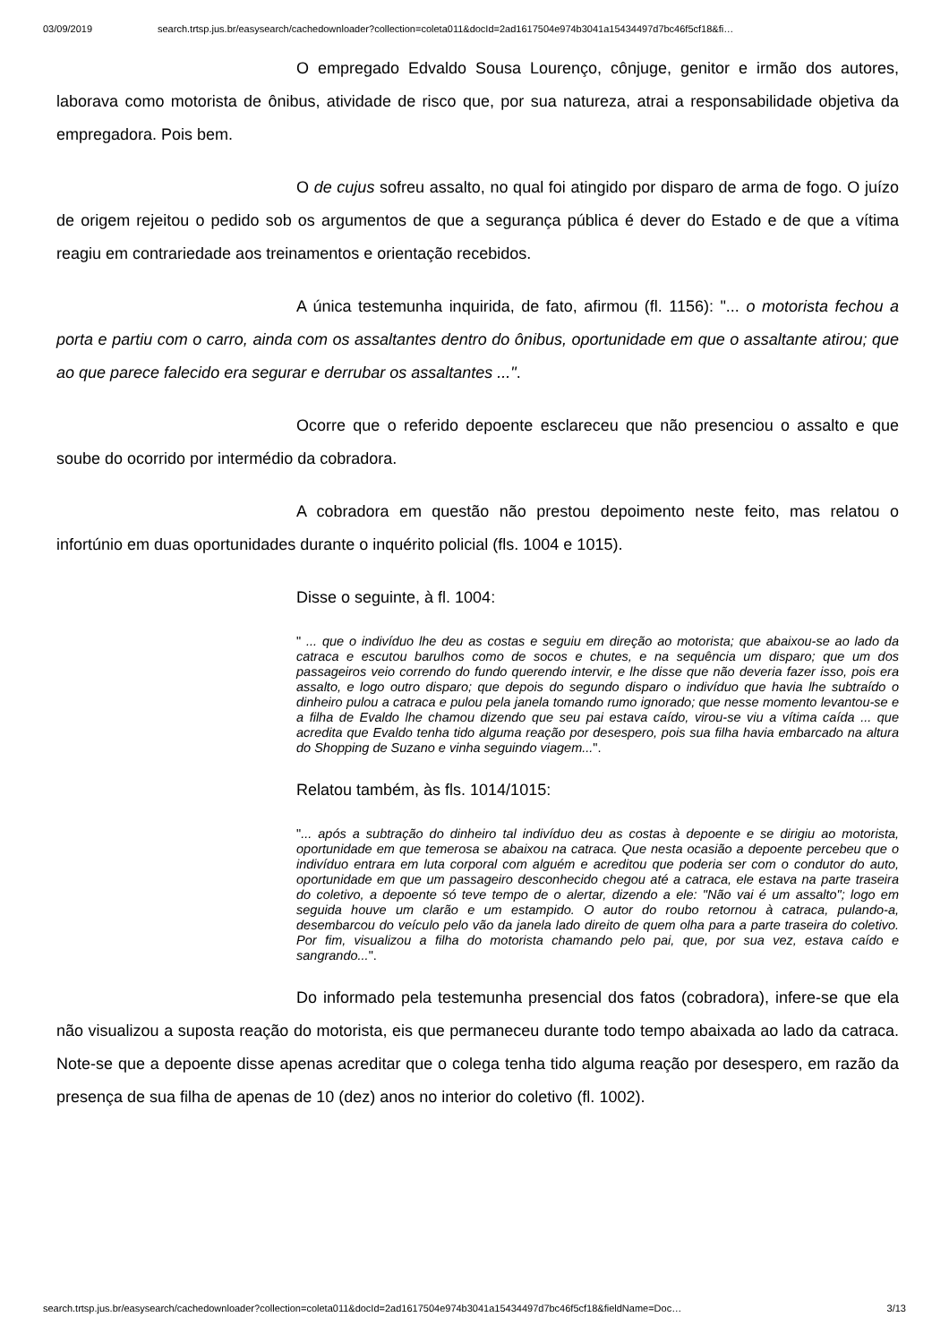03/09/2019 search.trtsp.jus.br/easysearch/cachedownloader?collection=coleta011&docId=2ad1617504e974b3041a15434497d7bc46f5cf18&fi…
O empregado Edvaldo Sousa Lourenço, cônjuge, genitor e irmão dos autores, laborava como motorista de ônibus, atividade de risco que, por sua natureza, atrai a responsabilidade objetiva da empregadora. Pois bem.
O de cujus sofreu assalto, no qual foi atingido por disparo de arma de fogo. O juízo de origem rejeitou o pedido sob os argumentos de que a segurança pública é dever do Estado e de que a vítima reagiu em contrariedade aos treinamentos e orientação recebidos.
A única testemunha inquirida, de fato, afirmou (fl. 1156): "... o motorista fechou a porta e partiu com o carro, ainda com os assaltantes dentro do ônibus, oportunidade em que o assaltante atirou; que ao que parece falecido era segurar e derrubar os assaltantes ...".
Ocorre que o referido depoente esclareceu que não presenciou o assalto e que soube do ocorrido por intermédio da cobradora.
A cobradora em questão não prestou depoimento neste feito, mas relatou o infortúnio em duas oportunidades durante o inquérito policial (fls. 1004 e 1015).
Disse o seguinte, à fl. 1004:
" ... que o indivíduo lhe deu as costas e seguiu em direção ao motorista; que abaixou-se ao lado da catraca e escutou barulhos como de socos e chutes, e na sequência um disparo; que um dos passageiros veio correndo do fundo querendo intervir, e lhe disse que não deveria fazer isso, pois era assalto, e logo outro disparo; que depois do segundo disparo o indivíduo que havia lhe subtraído o dinheiro pulou a catraca e pulou pela janela tomando rumo ignorado; que nesse momento levantou-se e a filha de Evaldo lhe chamou dizendo que seu pai estava caído, virou-se viu a vítima caída ... que acredita que Evaldo tenha tido alguma reação por desespero, pois sua filha havia embarcado na altura do Shopping de Suzano e vinha seguindo viagem...".
Relatou também, às fls. 1014/1015:
"... após a subtração do dinheiro tal indivíduo deu as costas à depoente e se dirigiu ao motorista, oportunidade em que temerosa se abaixou na catraca. Que nesta ocasião a depoente percebeu que o indivíduo entrara em luta corporal com alguém e acreditou que poderia ser com o condutor do auto, oportunidade em que um passageiro desconhecido chegou até a catraca, ele estava na parte traseira do coletivo, a depoente só teve tempo de o alertar, dizendo a ele: "Não vai é um assalto"; logo em seguida houve um clarão e um estampido. O autor do roubo retornou à catraca, pulando-a, desembarcou do veículo pelo vão da janela lado direito de quem olha para a parte traseira do coletivo. Por fim, visualizou a filha do motorista chamando pelo pai, que, por sua vez, estava caído e sangrando...".
Do informado pela testemunha presencial dos fatos (cobradora), infere-se que ela não visualizou a suposta reação do motorista, eis que permaneceu durante todo tempo abaixada ao lado da catraca. Note-se que a depoente disse apenas acreditar que o colega tenha tido alguma reação por desespero, em razão da presença de sua filha de apenas de 10 (dez) anos no interior do coletivo (fl. 1002).
search.trtsp.jus.br/easysearch/cachedownloader?collection=coleta011&docId=2ad1617504e974b3041a15434497d7bc46f5cf18&fieldName=Doc… 3/13